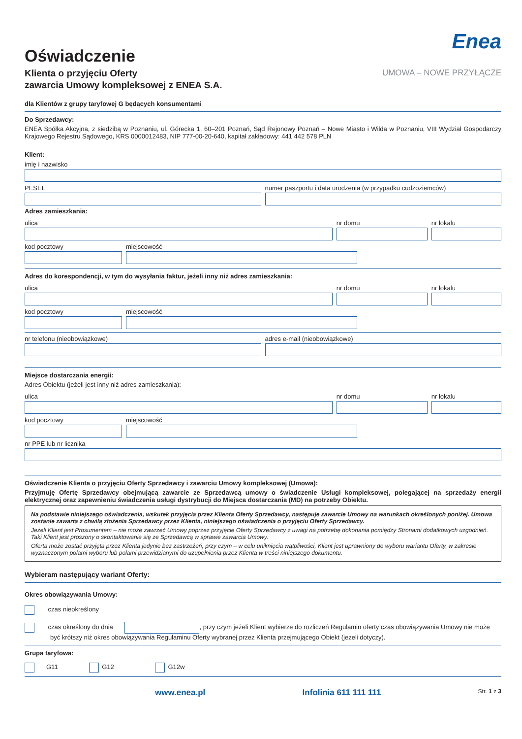Oświadczenie
Klienta o przyjęciu Oferty
zawarcia Umowy kompleksowej z ENEA S.A.
Enea
UMOWA – NOWE PRZYŁĄCZE
dla Klientów z grupy taryfowej G będących konsumentami
Do Sprzedawcy:
ENEA Spółka Akcyjna, z siedzibą w Poznaniu, ul. Górecka 1, 60–201 Poznań, Sąd Rejonowy Poznań – Nowe Miasto i Wilda w Poznaniu, VIII Wydział Gospodarczy Krajowego Rejestru Sądowego, KRS 0000012483, NIP 777-00-20-640, kapitał zakładowy: 441 442 578 PLN
Klient:
imię i nazwisko
PESEL numer paszportu i data urodzenia (w przypadku cudzoziemców)
Adres zamieszkania:
ulica nr domu nr lokalu
kod pocztowy miejscowość
Adres do korespondencji, w tym do wysyłania faktur, jeżeli inny niż adres zamieszkania:
ulica nr domu nr lokalu
kod pocztowy miejscowość
nr telefonu (nieobowiązkowe) adres e-mail (nieobowiązkowe)
Miejsce dostarczania energii:
Adres Obiektu (jeżeli jest inny niż adres zamieszkania):
ulica nr domu nr lokalu
kod pocztowy miejscowość
nr PPE lub nr licznika
Oświadczenie Klienta o przyjęciu Oferty Sprzedawcy i zawarciu Umowy kompleksowej (Umowa):
Przyjmuję Ofertę Sprzedawcy obejmującą zawarcie ze Sprzedawcą umowy o świadczenie Usługi kompleksowej, polegającej na sprzedaży energii elektrycznej oraz zapewnieniu świadczenia usługi dystrybucji do Miejsca dostarczania (MD) na potrzeby Obiektu.
Na podstawie niniejszego oświadczenia, wskutek przyjęcia przez Klienta Oferty Sprzedawcy, następuje zawarcie Umowy na warunkach określonych poniżej. Umowa zostanie zawarta z chwilą złożenia Sprzedawcy przez Klienta, niniejszego oświadczenia o przyjęciu Oferty Sprzedawcy.
Jeżeli Klient jest Prosumentem – nie może zawrzeć Umowy poprzez przyjęcie Oferty Sprzedawcy z uwagi na potrzebę dokonania pomiędzy Stronami dodatkowych uzgodnień. Taki Klient jest proszony o skontaktowanie się ze Sprzedawcą w sprawie zawarcia Umowy.
Oferta może zostać przyjęta przez Klienta jedynie bez zastrzeżeń, przy czym – w celu uniknięcia wątpliwości, Klient jest uprawniony do wyboru wariantu Oferty, w zakresie wyznaczonym polami wyboru lub polami przewidzianymi do uzupełnienia przez Klienta w treści niniejszego dokumentu.
Wybieram następujący wariant Oferty:
Okres obowiązywania Umowy:
czas nieokreślony
czas określony do dnia , przy czym jeżeli Klient wybierze do rozliczeń Regulamin oferty czas obowiązywania Umowy nie może być krótszy niż okres obowiązywania Regulaminu Oferty wybranej przez Klienta przejmującego Obiekt (jeżeli dotyczy).
Grupa taryfowa:
G11 G12 G12w
www.enea.pl Infolinia 611 111 111 Str. 1 z 3